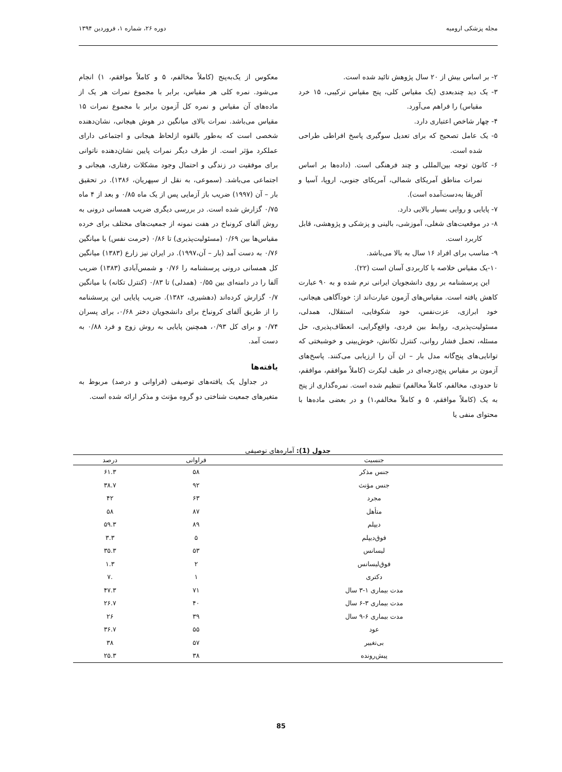مجله پزشکی ارومیه دوره ۲۶، شماره ۱، فروردین ۱۳۹۴
۲- بر اساس بیش از ۲۰ سال پژوهش تائید شده است.
۳- یک دید چندبعدی (یک مقیاس کلی، پنج مقیاس ترکیبی، ۱۵ خرد مقیاس) را فراهم می‌آورد.
۴- چهار شاخص اعتباری دارد.
۵- یک عامل تصحیح که برای تعدیل سوگیری پاسخ افراطی طراحی شده است.
۶- کانون توجه بین‌المللی و چند فرهنگی است. (داده‌ها بر اساس نمرات مناطق آمریکای شمالی، آمریکای جنوبی، اروپا، آسیا و آفریقا به‌دست‌آمده است).
۷- پایایی و روایی بسیار بالایی دارد.
۸- در موقعیت‌های شغلی، آموزشی، بالینی و پزشکی و پژوهشی، قابل کاربرد است.
۹- مناسب برای افراد ۱۶ سال به بالا می‌باشد.
۱۰-یک مقیاس خلاصه با کاربردی آسان است (۲۲).
این پرسشنامه بر روی دانشجویان ایرانی نرم شده و به ۹۰ عبارت کاهش یافته است. مقیاس‌های آزمون عبارت‌اند از: خودآگاهی هیجانی، خود ابرازی، عزت‌نفس، خود شکوفایی، استقلال، همدلی، مسئولیت‌پذیری، روابط بین فردی، واقع‌گرایی، انعطاف‌پذیری، حل مسئله، تحمل فشار روانی، کنترل تکانش، خوش‌بینی و خوشبختی که توانایی‌های پنج‌گانه مدل بار – ان آن را ارزیابی می‌کنند. پاسخ‌های آزمون بر مقیاس پنج‌درجه‌ای در طیف لیکرت (کاملاً موافقم، موافقم، تا حدودی، مخالفم، کاملاً مخالفم) تنظیم شده است. نمره‌گذاری از پنج به یک (کاملاً موافقم، ۵ و کاملاً مخالفم،۱) و در بعضی ماده‌ها با محتوای منفی یا
معکوس از یک‌به‌پنج (کاملاً مخالفم، ۵ و کاملاً موافقم، ۱) انجام می‌شود. نمره کلی هر مقیاس، برابر با مجموع نمرات هر یک از ماده‌های آن مقیاس و نمره کل آزمون برابر با مجموع نمرات ۱۵ مقیاس می‌باشد. نمرات بالای میانگین در هوش هیجانی، نشان‌دهنده شخصی است که به‌طور بالقوه ازلحاظ هیجانی و اجتماعی دارای عملکرد مؤثر است. از طرف دیگر نمرات پایین نشان‌دهنده ناتوانی برای موفقیت در زندگی و احتمال وجود مشکلات رفتاری، هیجانی و اجتماعی می‌باشد. (سموعی، به نقل از سپهریان، ۱۳۸۶). در تحقیق بار – آن (۱۹۹۷) ضریب باز آزمایی پس از یک ماه ۰/۸۵ و بعد از ۴ ماه ۰/۷۵ گزارش شده است. در بررسی دیگری ضریب همسانی درونی به روش آلفای کرونباخ در هفت نمونه از جمعیت‌های مختلف برای خرده مقیاس‌ها بین ۰/۶۹ (مسئولیت‌پذیری) تا ۰/۸۶ (حرمت نفس) با میانگین ۰/۷۶ به دست آمد (بار – آن،۱۹۹۷). در ایران نیز زارع (۱۳۸۳) میانگین کل همسانی درونی پرسشنامه را ۰/۷۶ و شمس‌آبادی (۱۳۸۳) ضریب آلفا را در دامنه‌ای بین ۰/۵۵ (همدلی) تا ۰/۸۳ (کنترل تکانه) با میانگین ۰/۷ گزارش کرده‌اند (دهشیری، ۱۳۸۲). ضریب پایایی این پرسشنامه را از طریق آلفای کرونباخ برای دانشجویان دختر ۰/۶۸، برای پسران ۰/۷۴ و برای کل ۰/۹۳، همچنین پایایی به روش زوج و فرد ۰/۸۸ به دست آمد.
یافته‌ها
در جداول یک یافته‌های توصیفی (فراوانی و درصد) مربوط به متغیرهای جمعیت شناختی دو گروه مؤنث و مذکر ارائه شده است.
جدول (1): آماره‌های توصیفی
| جنسیت | فراوانی | درصد |
| --- | --- | --- |
| جنس مذکر | ۵۸ | ۶۱.۳ |
| جنس مؤنث | ۹۲ | ۳۸.۷ |
| مجرد | ۶۳ | ۴۲ |
| متأهل | ۸۷ | ۵۸ |
| دیپلم | ۸۹ | ۵۹.۳ |
| فوق‌دیپلم | ۵ | ۳.۳ |
| لیسانس | ۵۳ | ۳۵.۳ |
| فوق‌لیسانس | ۲ | ۱.۳ |
| دکتری | ۱ | .۷ |
| مدت بیماری ۱-۳ سال | ۷۱ | ۴۷.۳ |
| مدت بیماری ۳-۶ سال | ۴۰ | ۲۶.۷ |
| مدت بیماری ۶-۹ سال | ۳۹ | ۲۶ |
| عود | ۵۵ | ۳۶.۷ |
| بی‌تغییر | ۵۷ | ۳۸ |
| پیش‌رونده | ۳۸ | ۲۵.۳ |
85